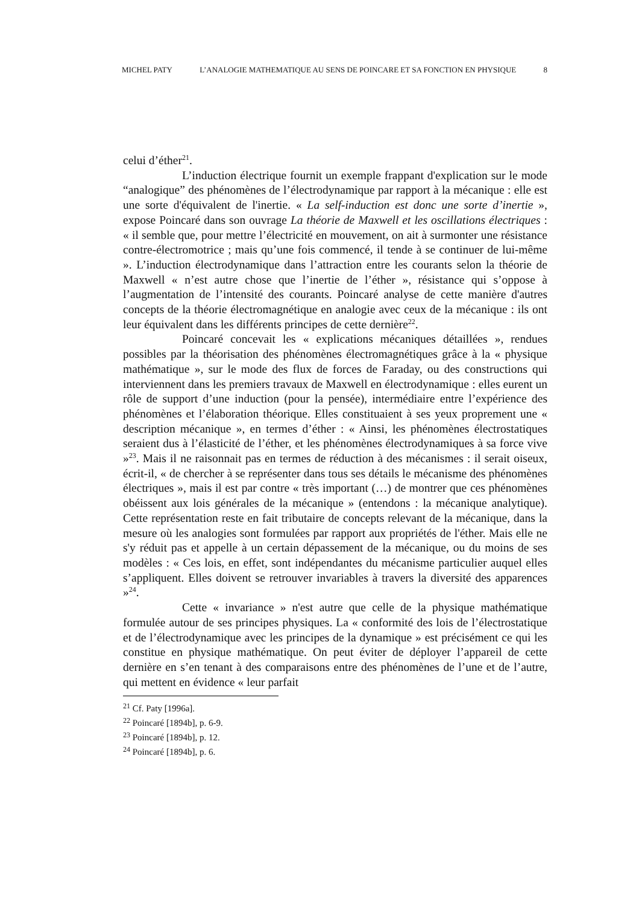MICHEL PATY L’ANALOGIE MATHEMATIQUE AU SENS DE POINCARE ET SA FONCTION EN PHYSIQUE 8
celui d’éther<sup>21</sup>.
L’induction électrique fournit un exemple frappant d'explication sur le mode “analogique” des phénomènes de l’électrodynamique par rapport à la mécanique : elle est une sorte d'équivalent de l'inertie. « La self-induction est donc une sorte d’inertie », expose Poincaré dans son ouvrage La théorie de Maxwell et les oscillations électriques : « il semble que, pour mettre l’électricité en mouvement, on ait à surmonter une résistance contre-électromotrice ; mais qu’une fois commencé, il tende à se continuer de lui-même ». L’induction électrodynamique dans l’attraction entre les courants selon la théorie de Maxwell « n’est autre chose que l’inertie de l’éther », résistance qui s’oppose à l’augmentation de l’intensité des courants. Poincaré analyse de cette manière d'autres concepts de la théorie électromagnétique en analogie avec ceux de la mécanique : ils ont leur équivalent dans les différents principes de cette dernière<sup>22</sup>.
Poincaré concevait les « explications mécaniques détaillées », rendues possibles par la théorisation des phénomènes électromagnétiques grâce à la « physique mathématique », sur le mode des flux de forces de Faraday, ou des constructions qui interviennent dans les premiers travaux de Maxwell en électrodynamique : elles eurent un rôle de support d’une induction (pour la pensée), intermédiaire entre l’expérience des phénomènes et l’élaboration théorique. Elles constituaient à ses yeux proprement une « description mécanique », en termes d’éther : « Ainsi, les phénomènes électrostatiques seraient dus à l’élasticité de l’éther, et les phénomènes électrodynamiques à sa force vive »<sup>23</sup>. Mais il ne raisonnait pas en termes de réduction à des mécanismes : il serait oiseux, écrit-il, « de chercher à se représenter dans tous ses détails le mécanisme des phénomènes électriques », mais il est par contre « très important (…) de montrer que ces phénomènes obéissent aux lois générales de la mécanique » (entendons : la mécanique analytique). Cette représentation reste en fait tributaire de concepts relevant de la mécanique, dans la mesure où les analogies sont formulées par rapport aux propriétés de l'éther. Mais elle ne s'y réduit pas et appelle à un certain dépassement de la mécanique, ou du moins de ses modèles : « Ces lois, en effet, sont indépendantes du mécanisme particulier auquel elles s’appliquent. Elles doivent se retrouver invariables à travers la diversité des apparences »<sup>24</sup>.
Cette « invariance » n'est autre que celle de la physique mathématique formulée autour de ses principes physiques. La « conformité des lois de l’électrostatique et de l’électrodynamique avec les principes de la dynamique » est précisément ce qui les constitue en physique mathématique. On peut éviter de déployer l’appareil de cette dernière en s’en tenant à des comparaisons entre des phénomènes de l’une et de l’autre, qui mettent en évidence « leur parfait
<sup>21</sup> Cf. Paty [1996a].
<sup>22</sup> Poincaré [1894b], p. 6-9.
<sup>23</sup> Poincaré [1894b], p. 12.
<sup>24</sup> Poincaré [1894b], p. 6.